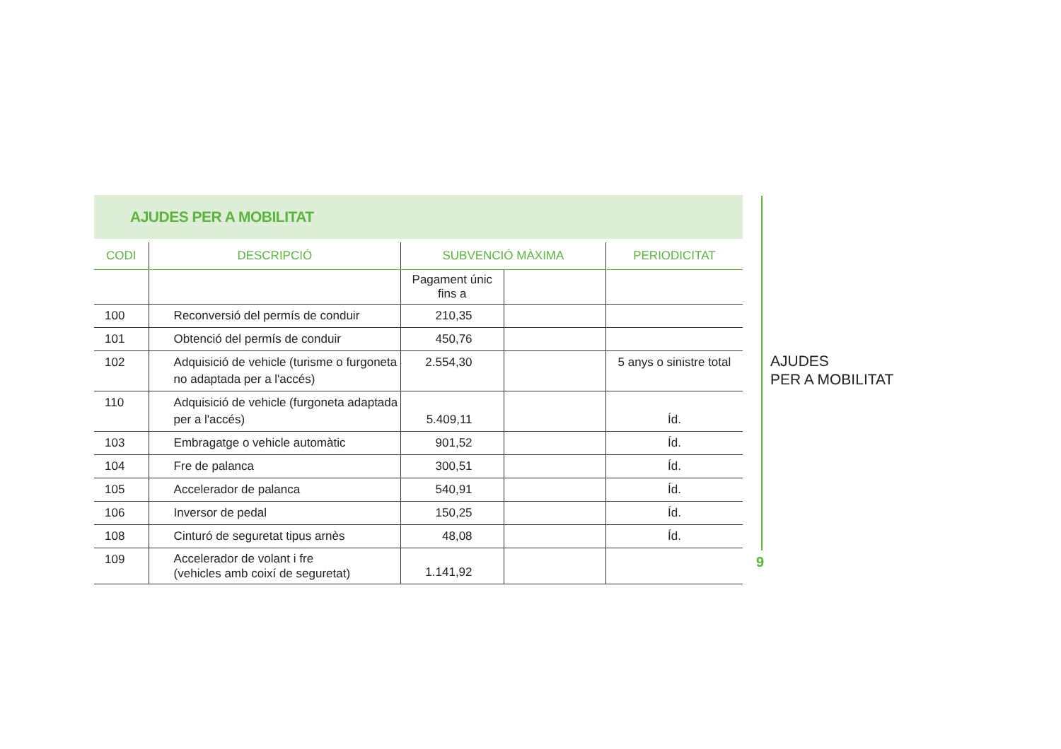AJUDES PER A MOBILITAT
| CODI | DESCRIPCIÓ | SUBVENCIÓ MÀXIMA | | PERIODICITAT |
| --- | --- | --- | --- | --- |
| | | Pagament únic fins a | | |
| 100 | Reconversió del permís de conduir | 210,35 | | |
| 101 | Obtenció del permís de conduir | 450,76 | | |
| 102 | Adquisició de vehicle (turisme o furgoneta no adaptada per a l'accés) | 2.554,30 | | 5 anys o sinistre total |
| 110 | Adquisició de vehicle (furgoneta adaptada per a l'accés) | 5.409,11 | | Íd. |
| 103 | Embragatge o vehicle automàtic | 901,52 | | Íd. |
| 104 | Fre de palanca | 300,51 | | Íd. |
| 105 | Accelerador de palanca | 540,91 | | Íd. |
| 106 | Inversor de pedal | 150,25 | | Íd. |
| 108 | Cinturó de seguretat tipus arnès | 48,08 | | Íd. |
| 109 | Accelerador de volant i fre (vehicles amb coixí de seguretat) | 1.141,92 | | |
AJUDES
PER A MOBILITAT
9